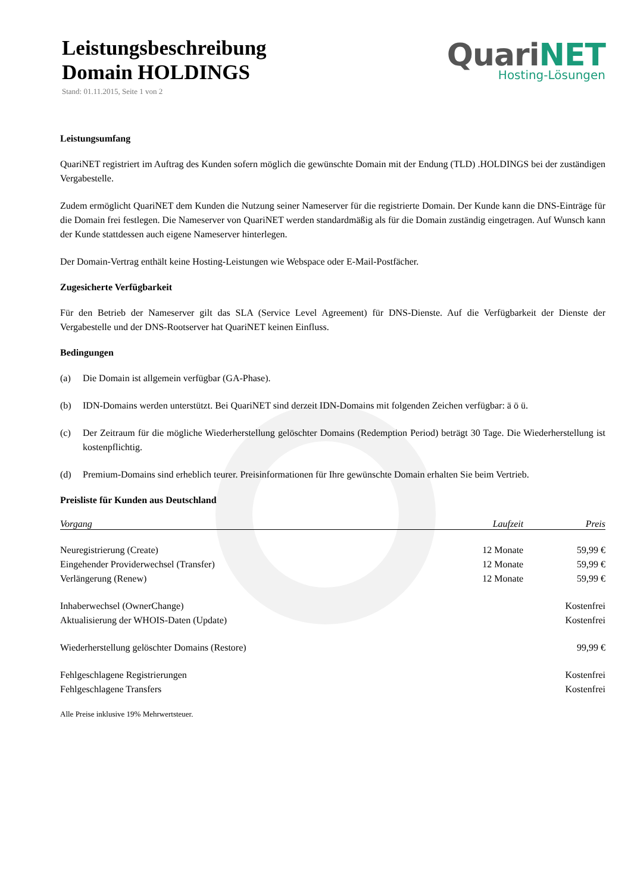Leistungsbeschreibung
Domain HOLDINGS
Stand: 01.11.2015, Seite 1 von 2
QuariNET
Hosting-Lösungen
Leistungsumfang
QuariNET registriert im Auftrag des Kunden sofern möglich die gewünschte Domain mit der Endung (TLD) .HOLDINGS bei der zuständigen Vergabestelle.
Zudem ermöglicht QuariNET dem Kunden die Nutzung seiner Nameserver für die registrierte Domain. Der Kunde kann die DNS-Einträge für die Domain frei festlegen. Die Nameserver von QuariNET werden standardmäßig als für die Domain zuständig eingetragen. Auf Wunsch kann der Kunde stattdessen auch eigene Nameserver hinterlegen.
Der Domain-Vertrag enthält keine Hosting-Leistungen wie Webspace oder E-Mail-Postfächer.
Zugesicherte Verfügbarkeit
Für den Betrieb der Nameserver gilt das SLA (Service Level Agreement) für DNS-Dienste. Auf die Verfügbarkeit der Dienste der Vergabestelle und der DNS-Rootserver hat QuariNET keinen Einfluss.
Bedingungen
(a) Die Domain ist allgemein verfügbar (GA-Phase).
(b) IDN-Domains werden unterstützt. Bei QuariNET sind derzeit IDN-Domains mit folgenden Zeichen verfügbar: ä ö ü.
(c) Der Zeitraum für die mögliche Wiederherstellung gelöschter Domains (Redemption Period) beträgt 30 Tage. Die Wiederherstellung ist kostenpflichtig.
(d) Premium-Domains sind erheblich teurer. Preisinformationen für Ihre gewünschte Domain erhalten Sie beim Vertrieb.
Preisliste für Kunden aus Deutschland
| Vorgang | Laufzeit | Preis |
| --- | --- | --- |
| Neuregistrierung (Create) | 12 Monate | 59,99 € |
| Eingehender Providerwechsel (Transfer) | 12 Monate | 59,99 € |
| Verlängerung (Renew) | 12 Monate | 59,99 € |
| Inhaberwechsel (OwnerChange) | | Kostenfrei |
| Aktualisierung der WHOIS-Daten (Update) | | Kostenfrei |
| Wiederherstellung gelöschter Domains (Restore) | | 99,99 € |
| Fehlgeschlagene Registrierungen | | Kostenfrei |
| Fehlgeschlagene Transfers | | Kostenfrei |
Alle Preise inklusive 19% Mehrwertsteuer.